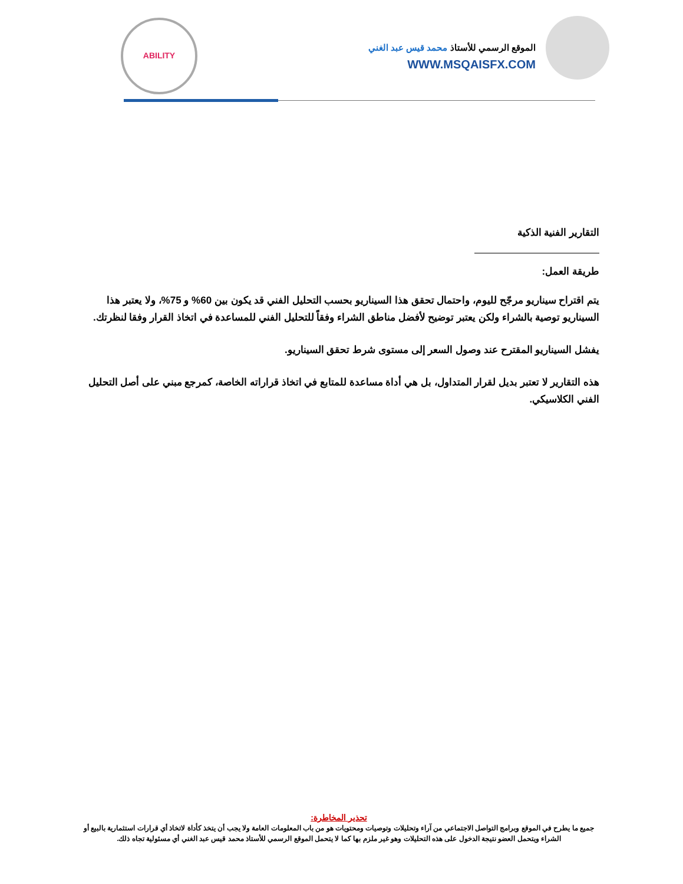ABILITY
الموقع الرسمي للأستاذ محمد قيس عبد الغني
WWW.MSQAISFX.COM
التقارير الفنية الذكية
طريقة العمل:
يتم اقتراح سيناريو مرجّح لليوم، واحتمال تحقق هذا السيناريو بحسب التحليل الفني قد يكون بين 60% و 75%، ولا يعتبر هذا السيناريو توصية بالشراء ولكن يعتبر توضيح لأفضل مناطق الشراء وفقاً للتحليل الفني للمساعدة في اتخاذ القرار وفقا لنظرتك.
يفشل السيناريو المقترح عند وصول السعر إلى مستوى شرط تحقق السيناريو.
هذه التقارير لا تعتبر بديل لقرار المتداول، بل هي أداة مساعدة للمتابع في اتخاذ قراراته الخاصة، كمرجع مبني على أصل التحليل الفني الكلاسيكي.
تحذير المخاطرة:
جميع ما يطرح في الموقع وبرامج التواصل الاجتماعي من آراء وتحليلات وتوصيات ومحتويات هو من باب المعلومات العامة ولا يجب أن يتخذ كأداة لاتخاذ أي قرارات استثمارية بالبيع أو الشراء ويتحمل العضو نتيجة الدخول على هذه التحليلات وهو غير ملزم بها كما لا يتحمل الموقع الرسمي للأستاذ محمد قيس عبد الغني أي مسئولية تجاه ذلك.